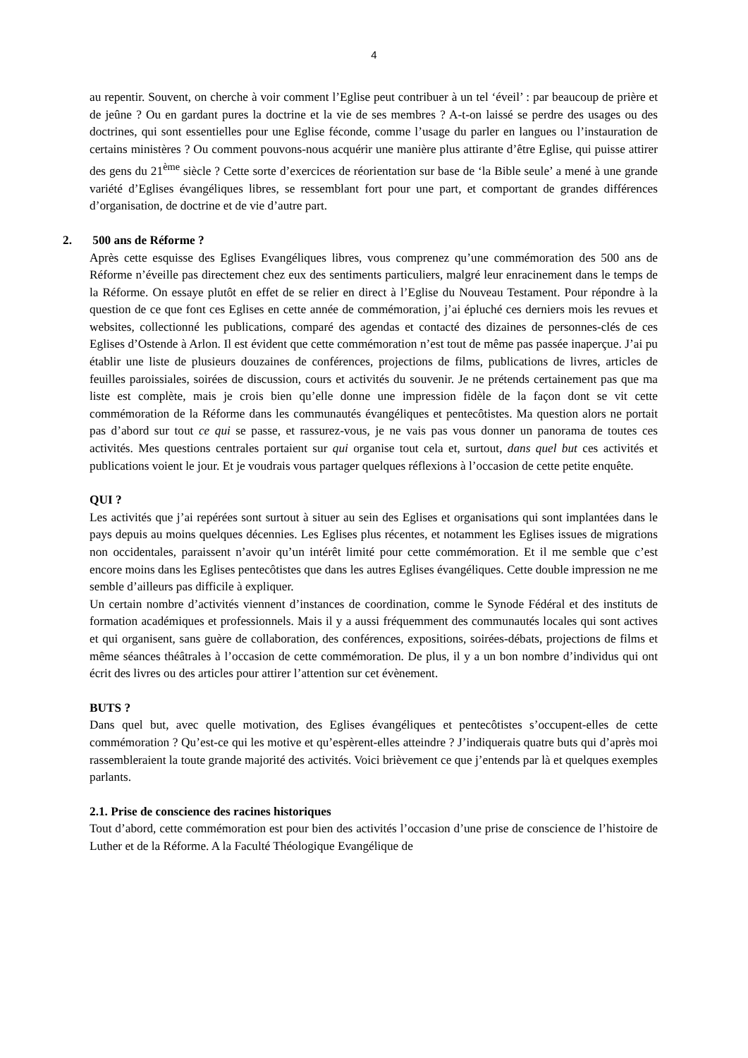4
au repentir. Souvent, on cherche à voir comment l’Eglise peut contribuer à un tel ‘éveil’ : par beaucoup de prière et de jeûne ? Ou en gardant pures la doctrine et la vie de ses membres ? A-t-on laissé se perdre des usages ou des doctrines, qui sont essentielles pour une Eglise féconde, comme l’usage du parler en langues ou l’instauration de certains ministères ? Ou comment pouvons-nous acquérir une manière plus attirante d’être Eglise, qui puisse attirer des gens du 21<sup>ème</sup> siècle ? Cette sorte d’exercices de réorientation sur base de ‘la Bible seule’ a mené à une grande variété d’Eglises évangéliques libres, se ressemblant fort pour une part, et comportant de grandes différences d’organisation, de doctrine et de vie d’autre part.
2. 500 ans de Réforme ?
Après cette esquisse des Eglises Evangéliques libres, vous comprenez qu’une commémoration des 500 ans de Réforme n’éveille pas directement chez eux des sentiments particuliers, malgré leur enracinement dans le temps de la Réforme. On essaye plutôt en effet de se relier en direct à l’Eglise du Nouveau Testament. Pour répondre à la question de ce que font ces Eglises en cette année de commémoration, j’ai épluché ces derniers mois les revues et websites, collectionné les publications, comparé des agendas et contacté des dizaines de personnes-clés de ces Eglises d’Ostende à Arlon. Il est évident que cette commémoration n’est tout de même pas passée inaperçue. J’ai pu établir une liste de plusieurs douzaines de conférences, projections de films, publications de livres, articles de feuilles paroissiales, soirées de discussion, cours et activités du souvenir. Je ne prétends certainement pas que ma liste est complète, mais je crois bien qu’elle donne une impression fidèle de la façon dont se vit cette commémoration de la Réforme dans les communautés évangéliques et pentecôtistes. Ma question alors ne portait pas d’abord sur tout ce qui se passe, et rassurez-vous, je ne vais pas vous donner un panorama de toutes ces activités. Mes questions centrales portaient sur qui organise tout cela et, surtout, dans quel but ces activités et publications voient le jour. Et je voudrais vous partager quelques réflexions à l’occasion de cette petite enquête.
QUI ?
Les activités que j’ai repérées sont surtout à situer au sein des Eglises et organisations qui sont implantées dans le pays depuis au moins quelques décennies. Les Eglises plus récentes, et notamment les Eglises issues de migrations non occidentales, paraissent n’avoir qu’un intérêt limité pour cette commémoration. Et il me semble que c’est encore moins dans les Eglises pentecôtistes que dans les autres Eglises évangéliques. Cette double impression ne me semble d’ailleurs pas difficile à expliquer.
Un certain nombre d’activités viennent d’instances de coordination, comme le Synode Fédéral et des instituts de formation académiques et professionnels. Mais il y a aussi fréquemment des communautés locales qui sont actives et qui organisent, sans guère de collaboration, des conférences, expositions, soirées-débats, projections de films et même séances théâtrales à l’occasion de cette commémoration. De plus, il y a un bon nombre d’individus qui ont écrit des livres ou des articles pour attirer l’attention sur cet évènement.
BUTS ?
Dans quel but, avec quelle motivation, des Eglises évangéliques et pentecôtistes s’occupent-elles de cette commémoration ? Qu’est-ce qui les motive et qu’espèrent-elles atteindre ? J’indiquerais quatre buts qui d’après moi rassembleraient la toute grande majorité des activités. Voici brièvement ce que j’entends par là et quelques exemples parlants.
2.1. Prise de conscience des racines historiques
Tout d’abord, cette commémoration est pour bien des activités l’occasion d’une prise de conscience de l’histoire de Luther et de la Réforme. A la Faculté Théologique Evangélique de